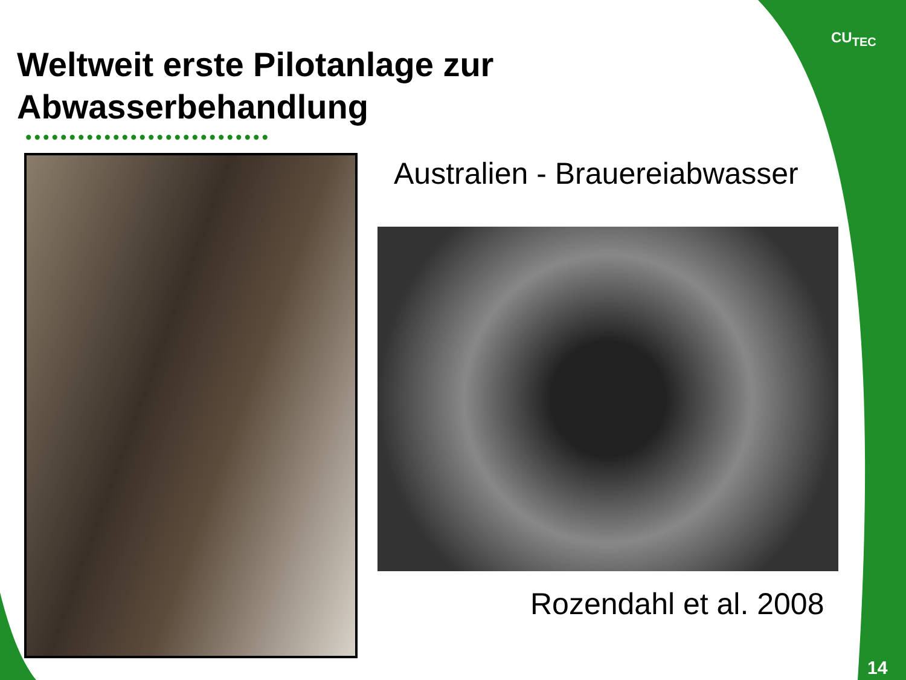Weltweit erste Pilotanlage zur
Abwasserbehandlung
••••••••••••••••••••••••••••
Australien - Brauereiabwasser
Rozendahl et al. 2008
CU<sub>TEC</sub>
14